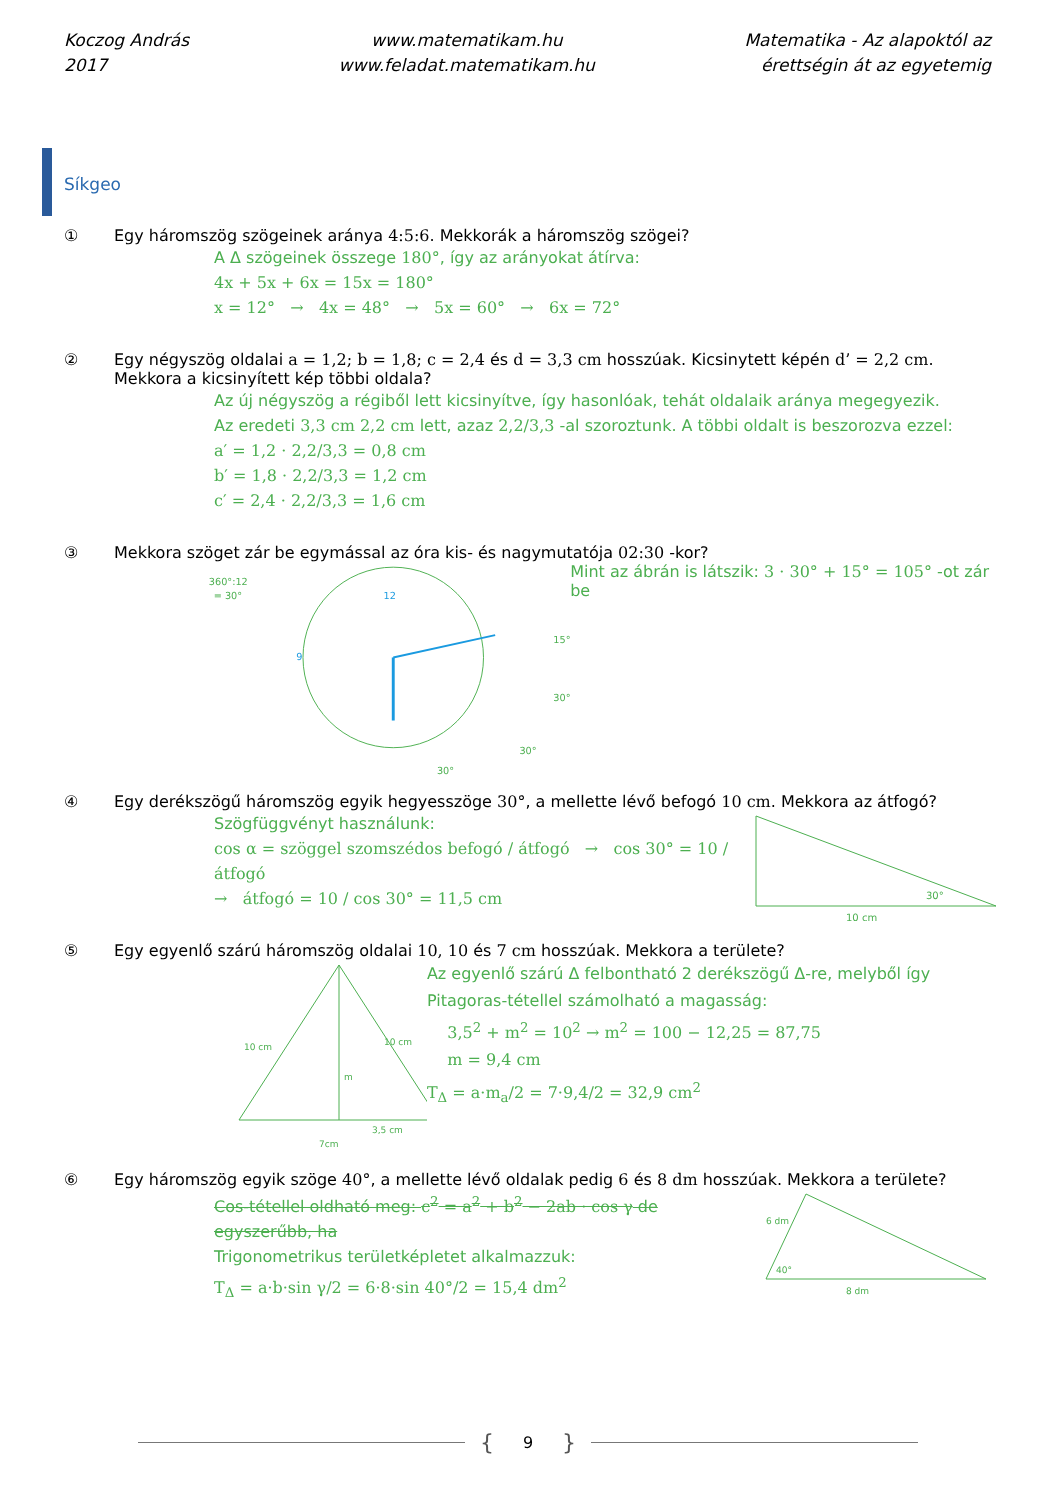Koczog András
2017
www.matematikam.hu
www.feladat.matematikam.hu
Matematika - Az alapoktól az
érettségin át az egyetemig
Síkgeo
① Egy háromszög szögeinek aránya 4:5:6. Mekkorák a háromszög szögei?
A Δ szögeinek összege 180°, így az arányokat átírva:
4x + 5x + 6x = 15x = 180°
x = 12° → 4x = 48° → 5x = 60° → 6x = 72°
② Egy négyszög oldalai a = 1,2; b = 1,8; c = 2,4 és d = 3,3 cm hosszúak. Kicsinytett képén d’ = 2,2 cm. Mekkora a kicsinyített kép többi oldala?
Az új négyszög a régiből lett kicsinyítve, így hasonlóak, tehát oldalaik aránya megegyezik.
Az eredeti 3,3 cm 2,2 cm lett, azaz 2,2/3,3 -al szoroztunk. A többi oldalt is beszorozva ezzel:
a′ = 1,2 · 2,2/3,3 = 0,8 cm
b′ = 1,8 · 2,2/3,3 = 1,2 cm
c′ = 2,4 · 2,2/3,3 = 1,6 cm
③ Mekkora szöget zár be egymással az óra kis- és nagymutatója 02:30 -kor?
360°:12
= 30°
12
9
15°
30°
30°
30°
Mint az ábrán is látszik: 3 · 30° + 15° = 105° -ot zár be
④ Egy derékszögű háromszög egyik hegyesszöge 30°, a mellette lévő befogó 10 cm. Mekkora az átfogó?
Szögfüggvényt használunk:
cos α = szöggel szomszédos befogó / átfogó → cos 30° = 10 / átfogó
→ átfogó = 10 / cos 30° = 11,5 cm
30°
10 cm
⑤ Egy egyenlő szárú háromszög oldalai 10, 10 és 7 cm hosszúak. Mekkora a területe?
10 cm
10 cm
m
3,5 cm
7cm
Az egyenlő szárú Δ felbontható 2 derékszögű Δ-re, melyből így Pitagoras-tétellel számolható a magasság:
3,5<sup>2</sup> + m<sup>2</sup> = 10<sup>2</sup> → m<sup>2</sup> = 100 − 12,25 = 87,75
m = 9,4 cm
T<sub>Δ</sub> = a·m<sub>a</sub>/2 = 7·9,4/2 = 32,9 cm<sup>2</sup>
⑥ Egy háromszög egyik szöge 40°, a mellette lévő oldalak pedig 6 és 8 dm hosszúak. Mekkora a területe?
Cos-tétellel oldható meg: c<sup>2</sup> = a<sup>2</sup> + b<sup>2</sup> − 2ab · cos γ de egyszerűbb, ha
Trigonometrikus területképletet alkalmazzuk:
T<sub>Δ</sub> = a·b·sin γ/2 = 6·8·sin 40°/2 = 15,4 dm<sup>2</sup>
6 dm
40°
8 dm
{ 9 }